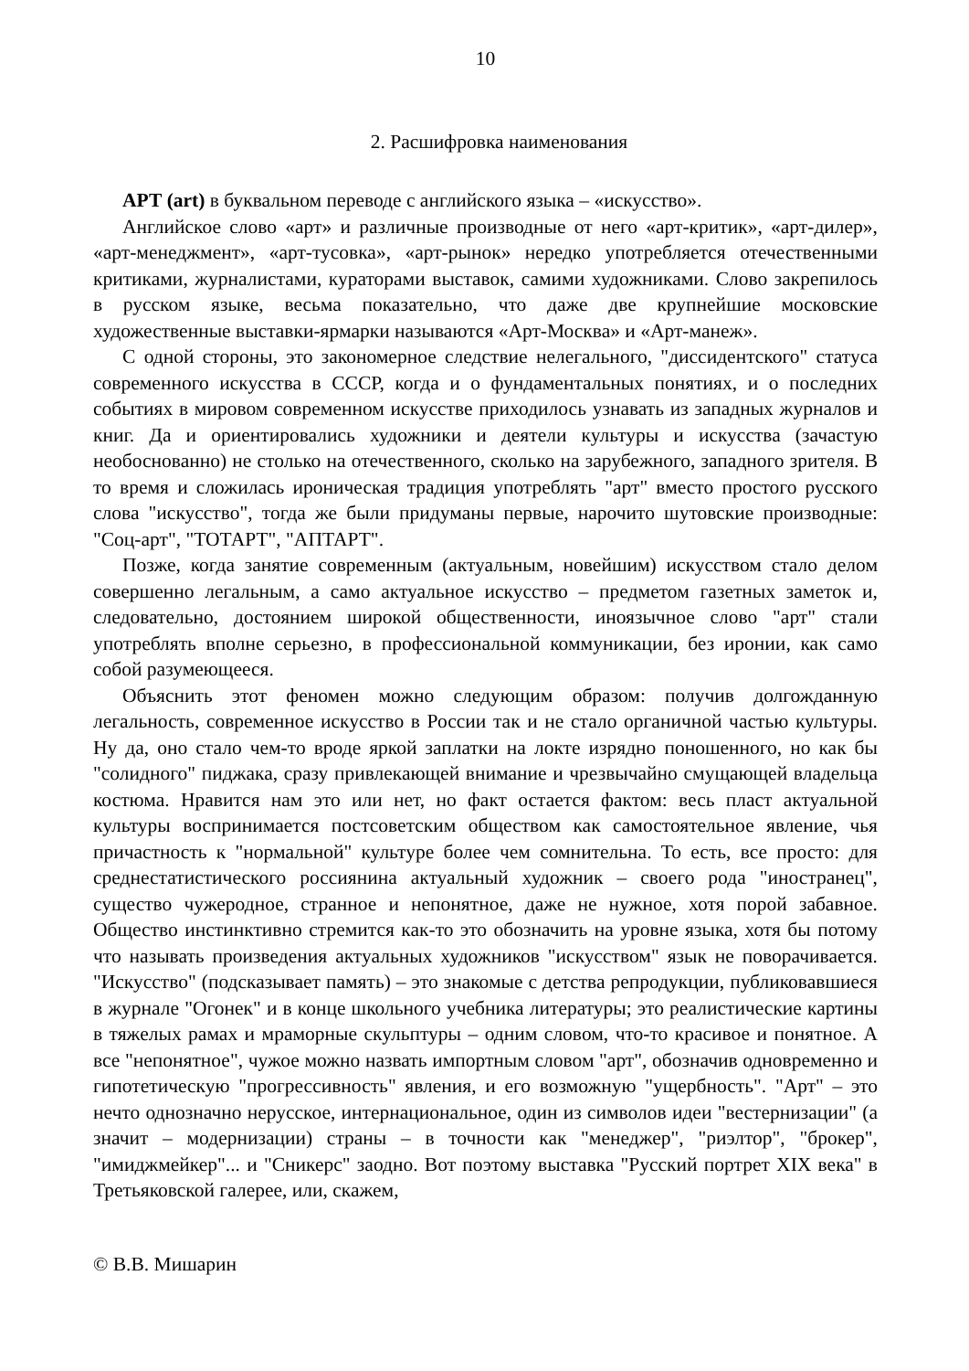10
2. Расшифровка наименования
АРТ (art) в буквальном переводе с английского языка – «искусство».
Английское слово «арт» и различные производные от него «арт-критик», «арт-дилер», «арт-менеджмент», «арт-тусовка», «арт-рынок» нередко употребляется отечественными критиками, журналистами, кураторами выставок, самими художниками. Слово закрепилось в русском языке, весьма показательно, что даже две крупнейшие московские художественные выставки-ярмарки называются «Арт-Москва» и «Арт-манеж».
С одной стороны, это закономерное следствие нелегального, "диссидентского" статуса современного искусства в СССР, когда и о фундаментальных понятиях, и о последних событиях в мировом современном искусстве приходилось узнавать из западных журналов и книг. Да и ориентировались художники и деятели культуры и искусства (зачастую необоснованно) не столько на отечественного, сколько на зарубежного, западного зрителя. В то время и сложилась ироническая традиция употреблять "арт" вместо простого русского слова "искусство", тогда же были придуманы первые, нарочито шутовские производные: "Соц-арт", "ТОТАРТ", "АПТАРТ".
Позже, когда занятие современным (актуальным, новейшим) искусством стало делом совершенно легальным, а само актуальное искусство – предметом газетных заметок и, следовательно, достоянием широкой общественности, иноязычное слово "арт" стали употреблять вполне серьезно, в профессиональной коммуникации, без иронии, как само собой разумеющееся.
Объяснить этот феномен можно следующим образом: получив долгожданную легальность, современное искусство в России так и не стало органичной частью культуры. Ну да, оно стало чем-то вроде яркой заплатки на локте изрядно поношенного, но как бы "солидного" пиджака, сразу привлекающей внимание и чрезвычайно смущающей владельца костюма. Нравится нам это или нет, но факт остается фактом: весь пласт актуальной культуры воспринимается постсоветским обществом как самостоятельное явление, чья причастность к "нормальной" культуре более чем сомнительна. То есть, все просто: для среднестатистического россиянина актуальный художник – своего рода "иностранец", существо чужеродное, странное и непонятное, даже не нужное, хотя порой забавное. Общество инстинктивно стремится как-то это обозначить на уровне языка, хотя бы потому что называть произведения актуальных художников "искусством" язык не поворачивается. "Искусство" (подсказывает память) – это знакомые с детства репродукции, публиковавшиеся в журнале "Огонек" и в конце школьного учебника литературы; это реалистические картины в тяжелых рамах и мраморные скульптуры – одним словом, что-то красивое и понятное. А все "непонятное", чужое можно назвать импортным словом "арт", обозначив одновременно и гипотетическую "прогрессивность" явления, и его возможную "ущербность". "Арт" – это нечто однозначно нерусское, интернациональное, один из символов идеи "вестернизации" (а значит – модернизации) страны – в точности как "менеджер", "риэлтор", "брокер", "имиджмейкер"... и "Сникерс" заодно. Вот поэтому выставка "Русский портрет XIX века" в Третьяковской галерее, или, скажем,
© В.В. Мишарин